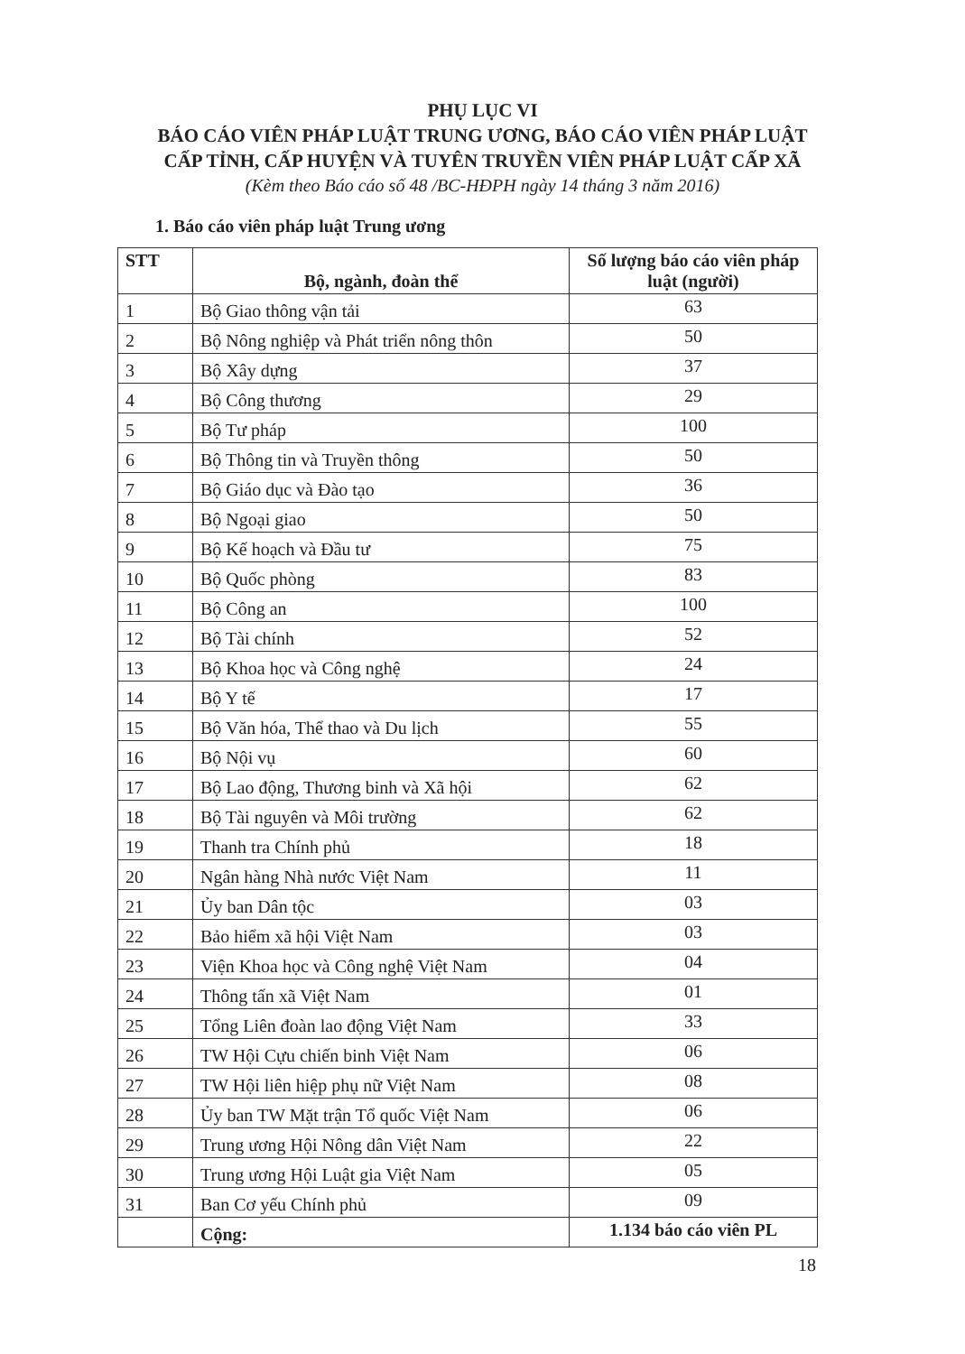PHỤ LỤC VI
BÁO CÁO VIÊN PHÁP LUẬT TRUNG ƯƠNG, BÁO CÁO VIÊN PHÁP LUẬT
CẤP TỈNH, CẤP HUYỆN VÀ TUYÊN TRUYỀN VIÊN PHÁP LUẬT CẤP XÃ
(Kèm theo Báo cáo số 48 /BC-HĐPH ngày 14 tháng 3 năm 2016)
1. Báo cáo viên pháp luật Trung ương
| STT | Bộ, ngành, đoàn thể | Số lượng báo cáo viên pháp luật (người) |
| --- | --- | --- |
| 1 | Bộ Giao thông vận tải | 63 |
| 2 | Bộ Nông nghiệp và Phát triển nông thôn | 50 |
| 3 | Bộ Xây dựng | 37 |
| 4 | Bộ Công thương | 29 |
| 5 | Bộ Tư pháp | 100 |
| 6 | Bộ Thông tin và Truyền thông | 50 |
| 7 | Bộ Giáo dục và Đào tạo | 36 |
| 8 | Bộ Ngoại giao | 50 |
| 9 | Bộ Kế hoạch và Đầu tư | 75 |
| 10 | Bộ Quốc phòng | 83 |
| 11 | Bộ Công an | 100 |
| 12 | Bộ Tài chính | 52 |
| 13 | Bộ Khoa học và Công nghệ | 24 |
| 14 | Bộ Y tế | 17 |
| 15 | Bộ Văn hóa, Thể thao và Du lịch | 55 |
| 16 | Bộ Nội vụ | 60 |
| 17 | Bộ Lao động, Thương binh và Xã hội | 62 |
| 18 | Bộ Tài nguyên và Môi trường | 62 |
| 19 | Thanh tra Chính phủ | 18 |
| 20 | Ngân hàng Nhà nước Việt Nam | 11 |
| 21 | Ủy ban Dân tộc | 03 |
| 22 | Bảo hiểm xã hội Việt Nam | 03 |
| 23 | Viện Khoa học và Công nghệ Việt Nam | 04 |
| 24 | Thông tấn xã Việt Nam | 01 |
| 25 | Tổng Liên đoàn lao động Việt Nam | 33 |
| 26 | TW Hội Cựu chiến binh Việt Nam | 06 |
| 27 | TW Hội liên hiệp phụ nữ Việt Nam | 08 |
| 28 | Ủy ban TW Mặt trận Tổ quốc Việt Nam | 06 |
| 29 | Trung ương Hội Nông dân Việt Nam | 22 |
| 30 | Trung ương Hội Luật gia Việt Nam | 05 |
| 31 | Ban Cơ yếu Chính phủ | 09 |
| | Cộng: | 1.134 báo cáo viên PL |
18